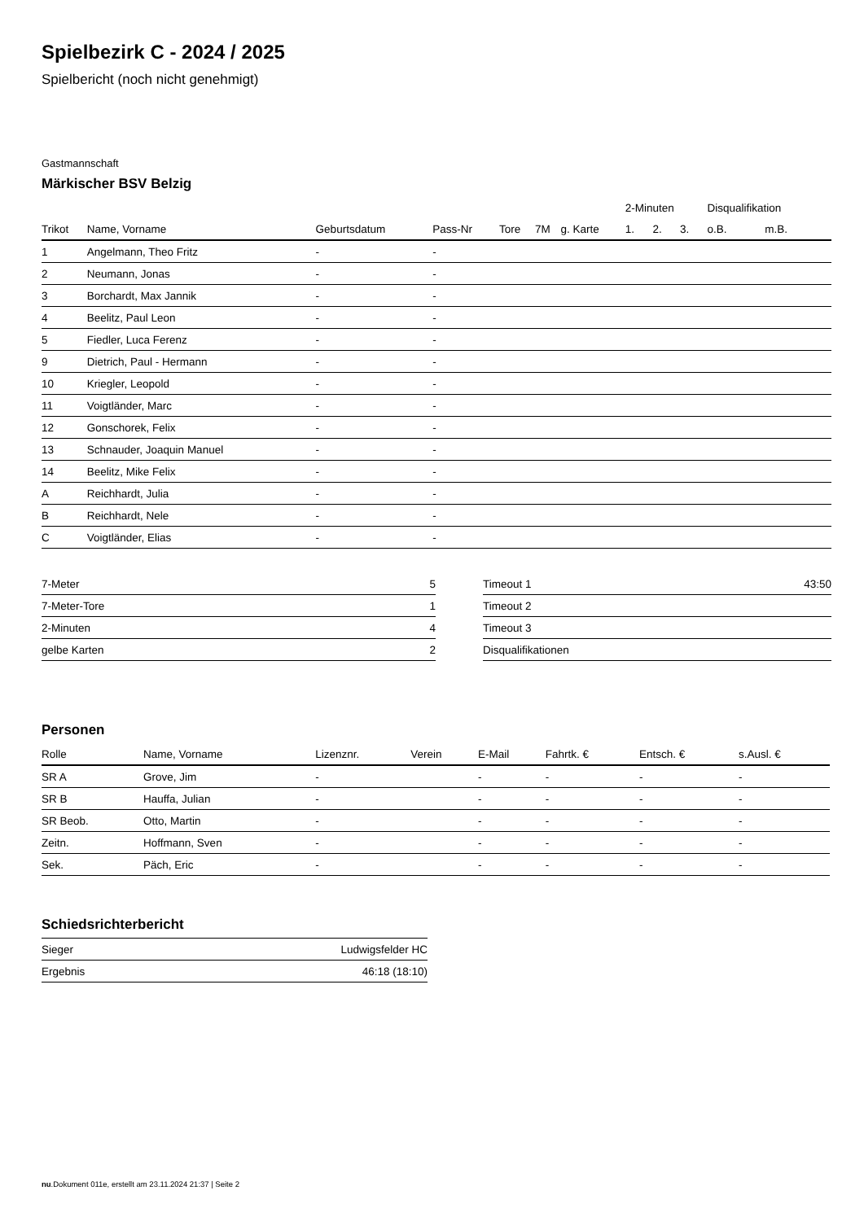Spielbezirk C - 2024 / 2025
Spielbericht (noch nicht genehmigt)
Gastmannschaft
Märkischer BSV Belzig
| | | | | | | | 2-Minuten | | | Disqualifikation | |
| --- | --- | --- | --- | --- | --- | --- | --- | --- | --- | --- | --- |
| Trikot | Name, Vorname | Geburtsdatum | Pass-Nr | Tore | 7M | g. Karte | 1. | 2. | 3. | o.B. | m.B. |
| 1 | Angelmann, Theo Fritz | - | - | | | | | | | | |
| 2 | Neumann, Jonas | - | - | | | | | | | | |
| 3 | Borchardt, Max Jannik | - | - | | | | | | | | |
| 4 | Beelitz, Paul Leon | - | - | | | | | | | | |
| 5 | Fiedler, Luca Ferenz | - | - | | | | | | | | |
| 9 | Dietrich, Paul - Hermann | - | - | | | | | | | | |
| 10 | Kriegler, Leopold | - | - | | | | | | | | |
| 11 | Voigtländer, Marc | - | - | | | | | | | | |
| 12 | Gonschorek, Felix | - | - | | | | | | | | |
| 13 | Schnauder, Joaquin Manuel | - | - | | | | | | | | |
| 14 | Beelitz, Mike Felix | - | - | | | | | | | | |
| A | Reichhardt, Julia | - | - | | | | | | | | |
| B | Reichhardt, Nele | - | - | | | | | | | | |
| C | Voigtländer, Elias | - | - | | | | | | | | |
| 7-Meter | 5 |
| 7-Meter-Tore | 1 |
| 2-Minuten | 4 |
| gelbe Karten | 2 |
| Timeout 1 | 43:50 |
| Timeout 2 | |
| Timeout 3 | |
| Disqualifikationen | |
Personen
| Rolle | Name, Vorname | Lizenznr. | Verein | E-Mail | Fahrtk. € | Entsch. € | s.Ausl. € |
| --- | --- | --- | --- | --- | --- | --- | --- |
| SR A | Grove, Jim | - | | - | - | - | - |
| SR B | Hauffa, Julian | - | | - | - | - | - |
| SR Beob. | Otto, Martin | - | | - | - | - | - |
| Zeitn. | Hoffmann, Sven | - | | - | - | - | - |
| Sek. | Päch, Eric | - | | - | - | - | - |
Schiedsrichterbericht
| Sieger | Ludwigsfelder HC |
| Ergebnis | 46:18 (18:10) |
nu.Dokument 011e, erstellt am 23.11.2024 21:37 | Seite 2